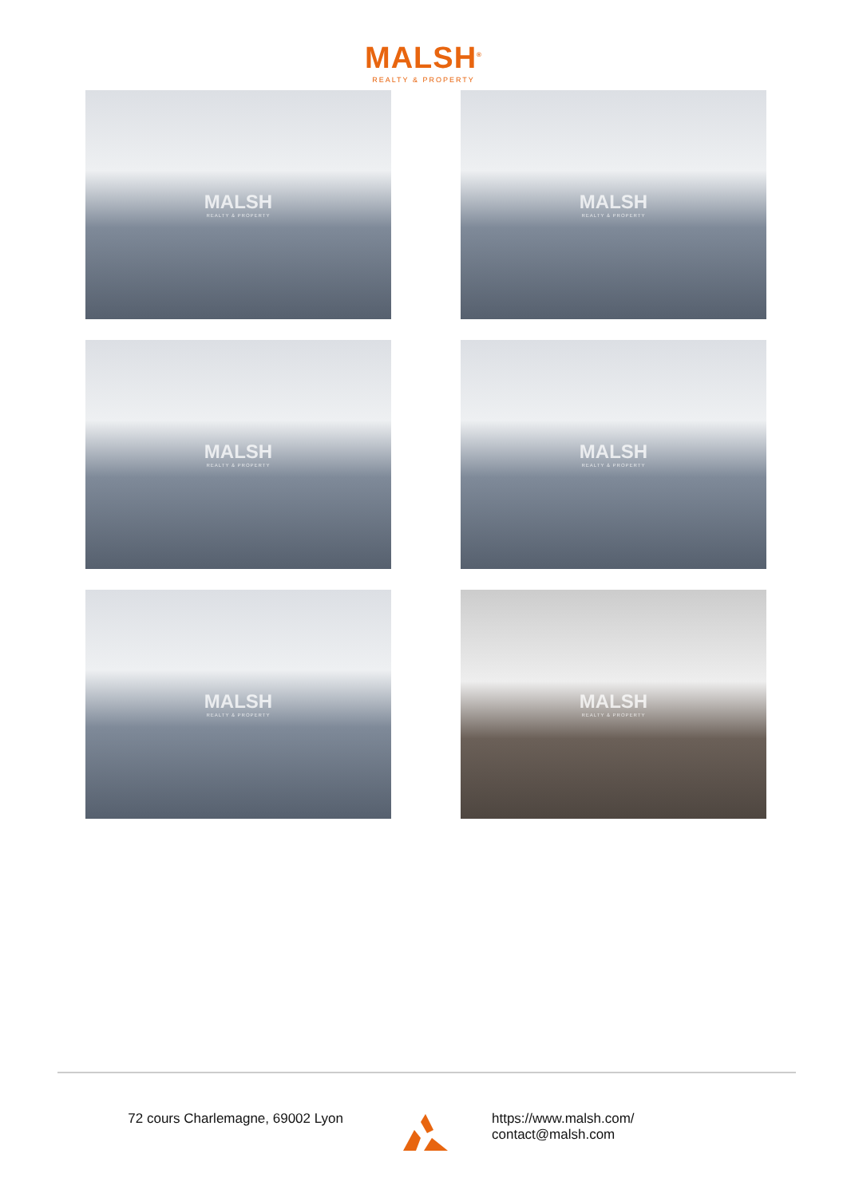MALSH<sup>®</sup>
REALTY & PROPERTY
MALSH
REALTY & PROPERTY
MALSH
REALTY & PROPERTY
MALSH
REALTY & PROPERTY
MALSH
REALTY & PROPERTY
MALSH
REALTY & PROPERTY
MALSH
REALTY & PROPERTY
72 cours Charlemagne, 69002 Lyon https://www.malsh.com/
contact@malsh.com